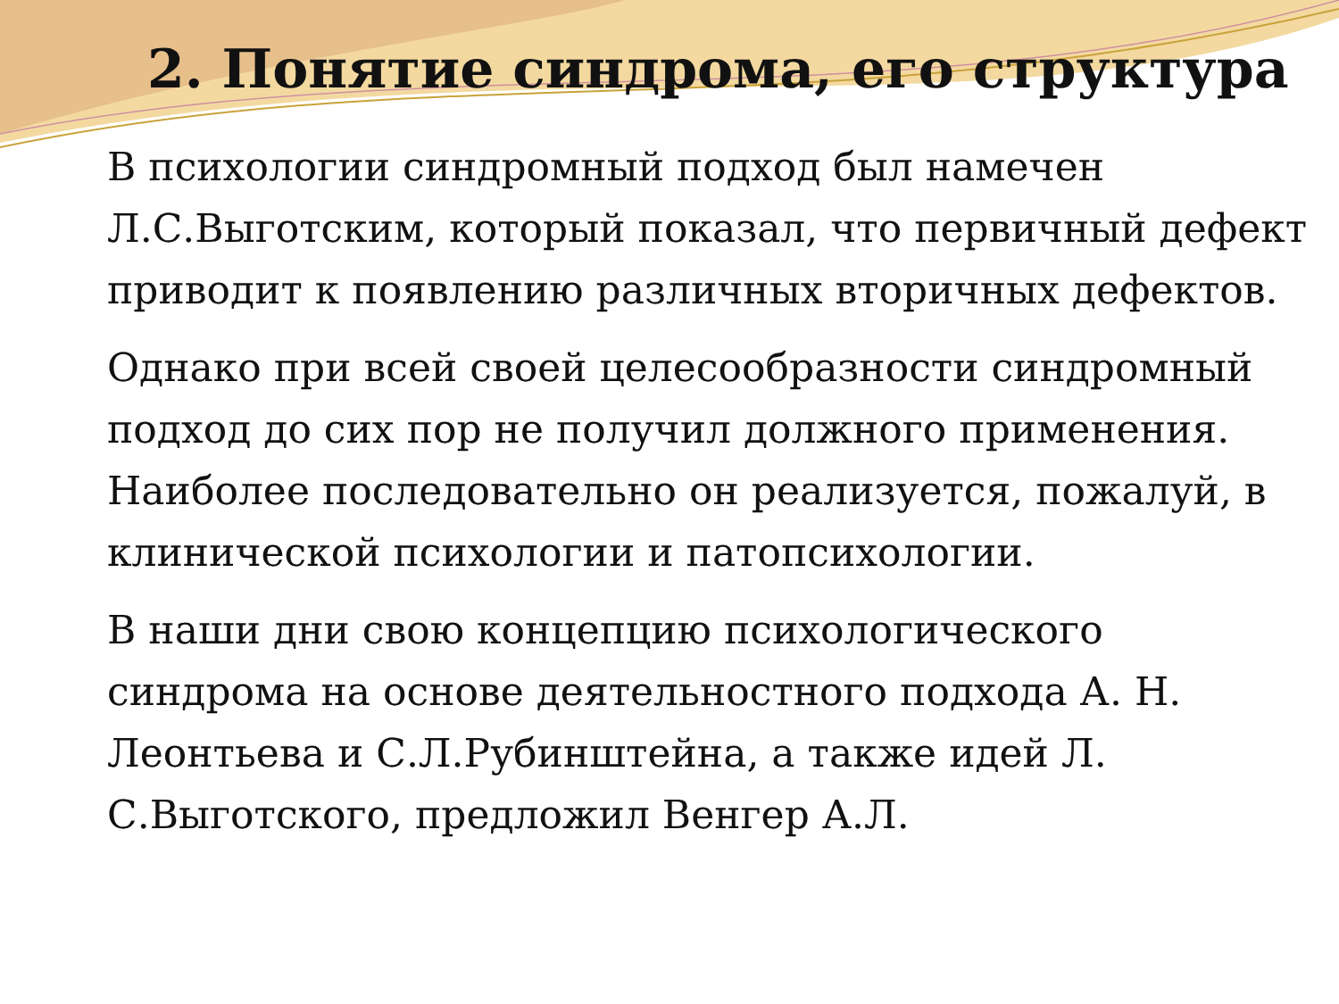2. Понятие синдрома, его структура
В психологии синдромный подход был намечен Л.С.Выготским, который показал, что первичный дефект приводит к появлению различных вторичных дефектов.
Однако при всей своей целесообразности синдромный подход до сих пор не получил должного применения. Наиболее последовательно он реализуется, пожалуй, в клинической психологии и патопсихологии.
В наши дни свою концепцию психологического синдрома на основе деятельностного подхода А. Н. Леонтьева и С.Л.Рубинштейна, а также идей Л. С.Выготского, предложил Венгер А.Л.